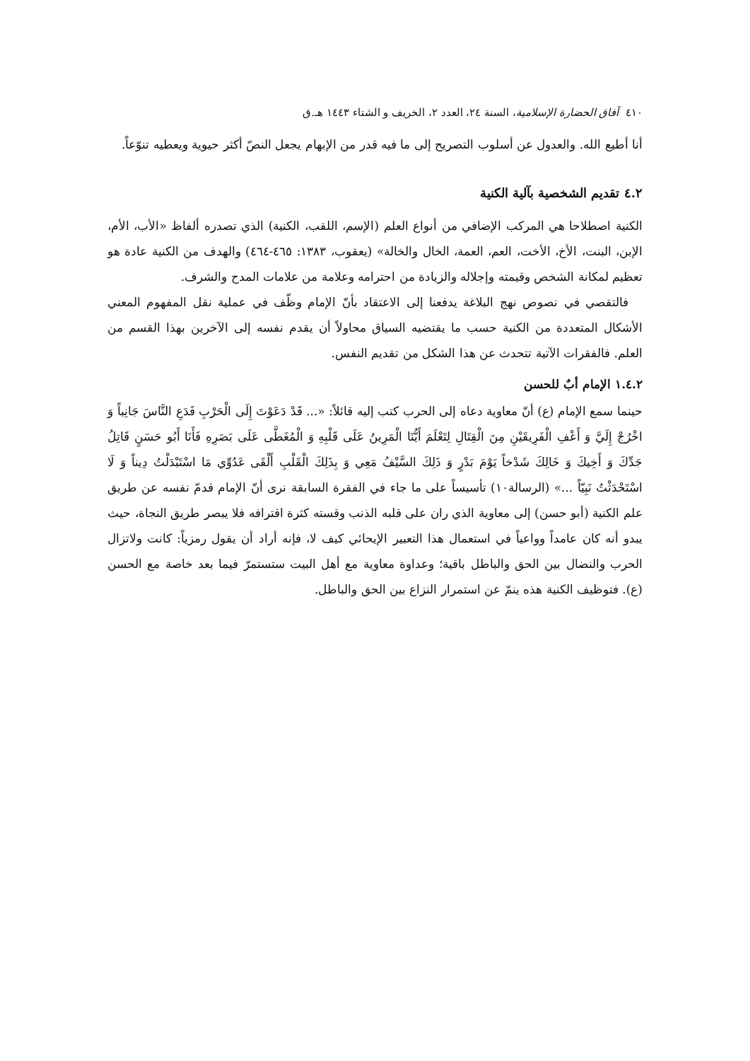٤١٠ آفاق الحضارة الإسلامية، السنة ٢٤، العدد ٢، الخريف و الشتاء ١٤٤٣ هـ.ق
أنا أطيع الله. والعدول عن أسلوب التصريح إلى ما فيه قدر من الإبهام يجعل النصّ أكثر حيوية ويعطيه تنوّعاً.
٤.٢ تقديم الشخصية بآلية الكنية
الكنية اصطلاحا هي المركب الإضافي من أنواع العلم (الإسم، اللقب، الكنية) الذي تصدره ألفاظ «الأب، الأم، الإبن، البنت، الأخ، الأخت، العم، العمة، الخال والخالة» (يعقوب، ١٣٨٣: ٤٦٥-٤٦٤) والهدف من الكنية عادة هو تعظيم لمكانة الشخص وقيمته وإجلاله والزيادة من احترامه وعلامة من علامات المدح والشرف.
فالتقصي في نصوص نهج البلاغة يدفعنا إلى الاعتقاد بأنّ الإمام وظّف في عملية نقل المفهوم المعني الأشكال المتعددة من الكنية حسب ما يقتضيه السياق محاولاً أن يقدم نفسه إلى الآخرين بهذا القسم من العلم. فالفقرات الآتية تتحدث عن هذا الشكل من تقديم النفس.
١.٤.٢ الإمام أبٌ للحسن
حينما سمع الإمام (ع) أنّ معاوية دعاه إلى الحرب كتب إليه قائلاً: «... قَدْ دَعَوْتَ إِلَى الْحَرْبِ فَدَعِ النَّاسَ جَانِباً وَ اخْرُجْ إِلَيَّ وَ أَعْفِ الْفَرِيقَيْنِ مِنَ الْقِتَالِ لِتَعْلَمَ أَيُّنَا الْمَرِينُ عَلَى قَلْبِهِ وَ الْمُغَطَّى عَلَى بَصَرِهِ فَأَنَا أَبُو حَسَنٍ قَاتِلُ جَدِّكَ وَ أَخِيكَ وَ خَالِكَ شَدْخاً يَوْمَ بَدْرٍ وَ ذَلِكَ السَّيْفُ مَعِي وَ بِذَلِكَ الْقَلْبِ أَلْقَى عَدُوِّي مَا اسْتَبْدَلْتُ دِيناً وَ لَا اسْتَحْدَثْتُ نَبِيّاً ...» (الرسالة١٠) تأسيساً على ما جاء في الفقرة السابقة نرى أنّ الإمام قدمّ نفسه عن طريق علم الكنية (أبو حسن) إلى معاوية الذي ران على قلبه الذنب وقسته كثرة اقترافه فلا يبصر طريق النجاة، حيث يبدو أنه كان عامداً وواعياً في استعمال هذا التعبير الإيحائي كيف لا، فإنه أراد أن يقول رمزياً: كانت ولاتزال الحرب والنضال بين الحق والباطل باقية؛ وعداوة معاوية مع أهل البيت ستستمرّ فيما بعد خاصة مع الحسن (ع). فتوظيف الكنية هذه ينمّ عن استمرار النزاع بين الحق والباطل.